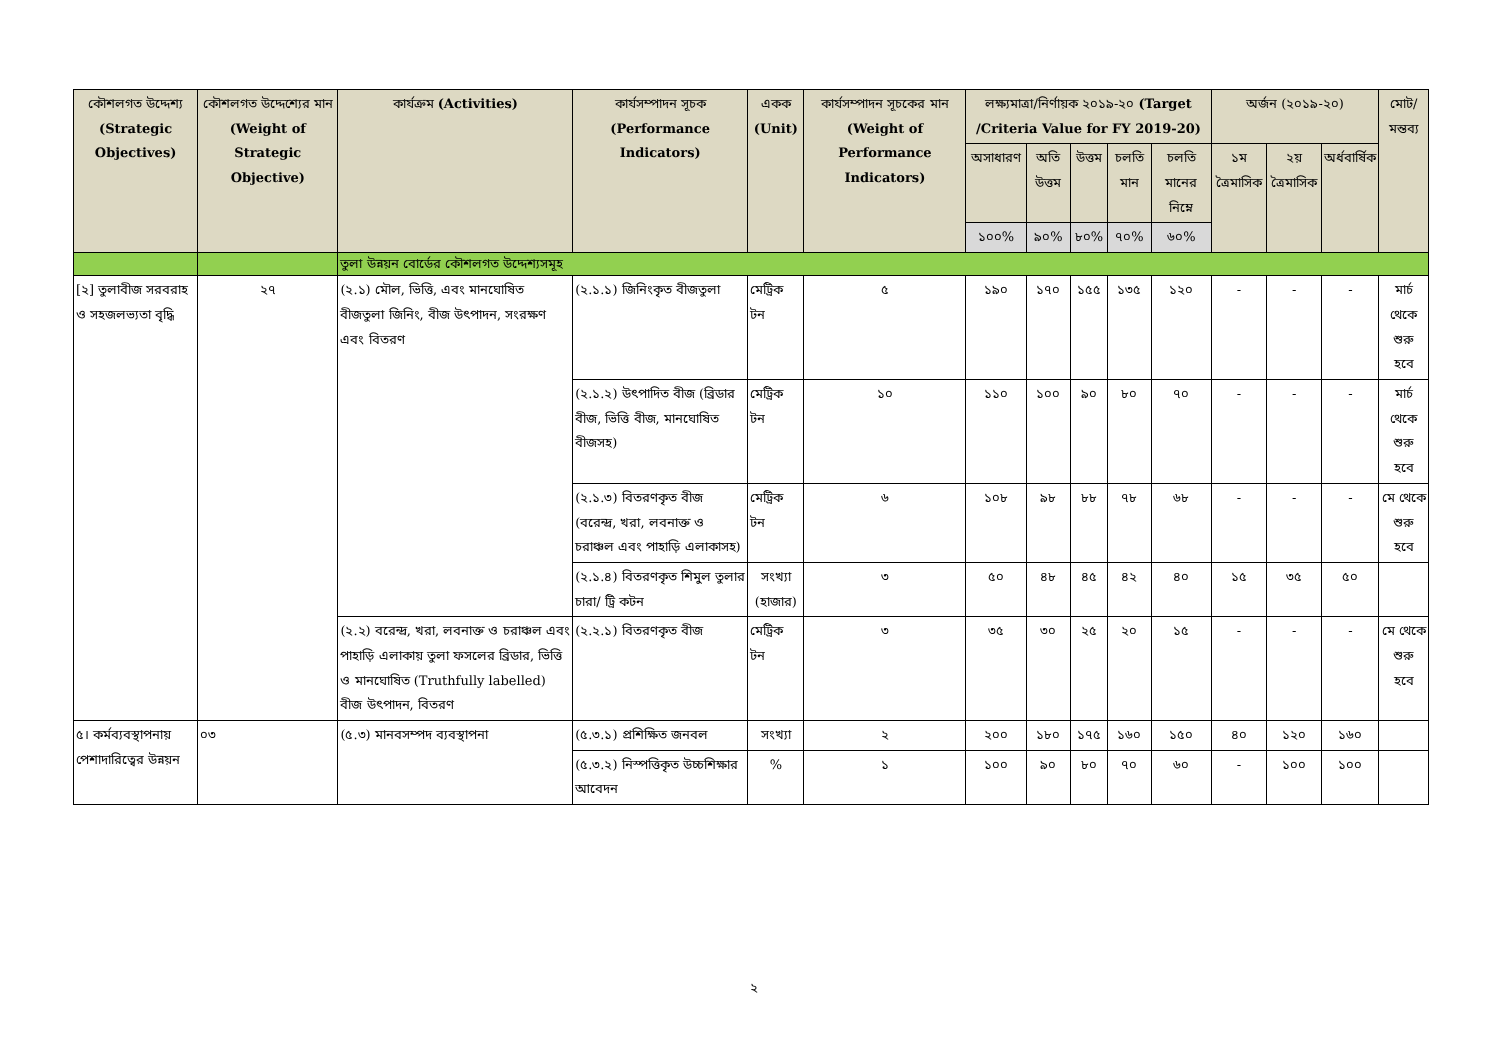| কৌশলগত উদ্দেশ্য (Strategic Objectives) | কৌশলগত উদ্দেশ্যের মান (Weight of Strategic Objective) | কার্যক্রম (Activities) | কার্যসম্পাদন সূচক (Performance Indicators) | একক (Unit) | কার্যসম্পাদন সূচকের মান (Weight of Performance Indicators) | লক্ষ্যমাত্রা/নির্ণায়ক ২০১৯-২০ (Target /Criteria Value for FY 2019-20) | | | | | অর্জন (২০১৯-২০) | | | মোট/ মন্তব্য |
| --- | --- | --- | --- | --- | --- | --- | --- | --- | --- | --- | --- | --- | --- | --- |
| | | | | | | অসাধারণ | অতি উত্তম | উত্তম | চলতি মান | চলতি মানের নিম্নে | ১ম ত্রৈমাসিক | ২য় ত্রৈমাসিক | অর্ধবার্ষিক | |
| | | | | | | ১০০% | ৯০% | ৮০% | ৭০% | ৬০% | | | | |
| | | তুলা উন্নয়ন বোর্ডের কৌশলগত উদ্দেশ্যসমূহ | | | | | | | | | | | | |
| [২] তুলাবীজ সরবরাহ ও সহজলভ্যতা বৃদ্ধি | ২৭ | (২.১) মৌল, ভিত্তি, এবং মানঘোষিত বীজতুলা জিনিং, বীজ উৎপাদন, সংরক্ষণ এবং বিতরণ | (২.১.১) জিনিংকৃত বীজতুলা | মেট্রিক টন | ৫ | ১৯০ | ১৭০ | ১৫৫ | ১৩৫ | ১২০ | - | - | - | মার্চ থেকে শুরু হবে |
| | | | (২.১.২) উৎপাদিত বীজ (ব্রিডার বীজ, ভিত্তি বীজ, মানঘোষিত বীজসহ) | মেট্রিক টন | ১০ | ১১০ | ১০০ | ৯০ | ৮০ | ৭০ | - | - | - | মার্চ থেকে শুরু হবে |
| | | | (২.১.৩) বিতরণকৃত বীজ (বরেন্দ্র, খরা, লবনাক্ত ও চরাঞ্চল এবং পাহাড়ি এলাকাসহ) | মেট্রিক টন | ৬ | ১০৮ | ৯৮ | ৮৮ | ৭৮ | ৬৮ | - | - | - | মে থেকে শুরু হবে |
| | | | (২.১.৪) বিতরণকৃত শিমুল তুলার চারা/ ট্রি কটন | সংখ্যা (হাজার) | ৩ | ৫০ | ৪৮ | ৪৫ | ৪২ | ৪০ | ১৫ | ৩৫ | ৫০ | |
| | | (২.২) বরেন্দ্র, খরা, লবনাক্ত ও চরাঞ্চল এবং পাহাড়ি এলাকায় তুলা ফসলের ব্রিডার, ভিত্তি ও মানঘোষিত (Truthfully labelled) বীজ উৎপাদন, বিতরণ | (২.২.১) বিতরণকৃত বীজ | মেট্রিক টন | ৩ | ৩৫ | ৩০ | ২৫ | ২০ | ১৫ | - | - | - | মে থেকে শুরু হবে |
| ৫। কর্মব্যবস্থাপনায় পেশাদারিত্বের উন্নয়ন | ০৩ | (৫.৩) মানবসম্পদ ব্যবস্থাপনা | (৫.৩.১) প্রশিক্ষিত জনবল | সংখ্যা | ২ | ২০০ | ১৮০ | ১৭৫ | ১৬০ | ১৫০ | ৪০ | ১২০ | ১৬০ | |
| | | | (৫.৩.২) নিস্পত্তিকৃত উচ্চশিক্ষার আবেদন | % | ১ | ১০০ | ৯০ | ৮০ | ৭০ | ৬০ | - | ১০০ | ১০০ | |
২